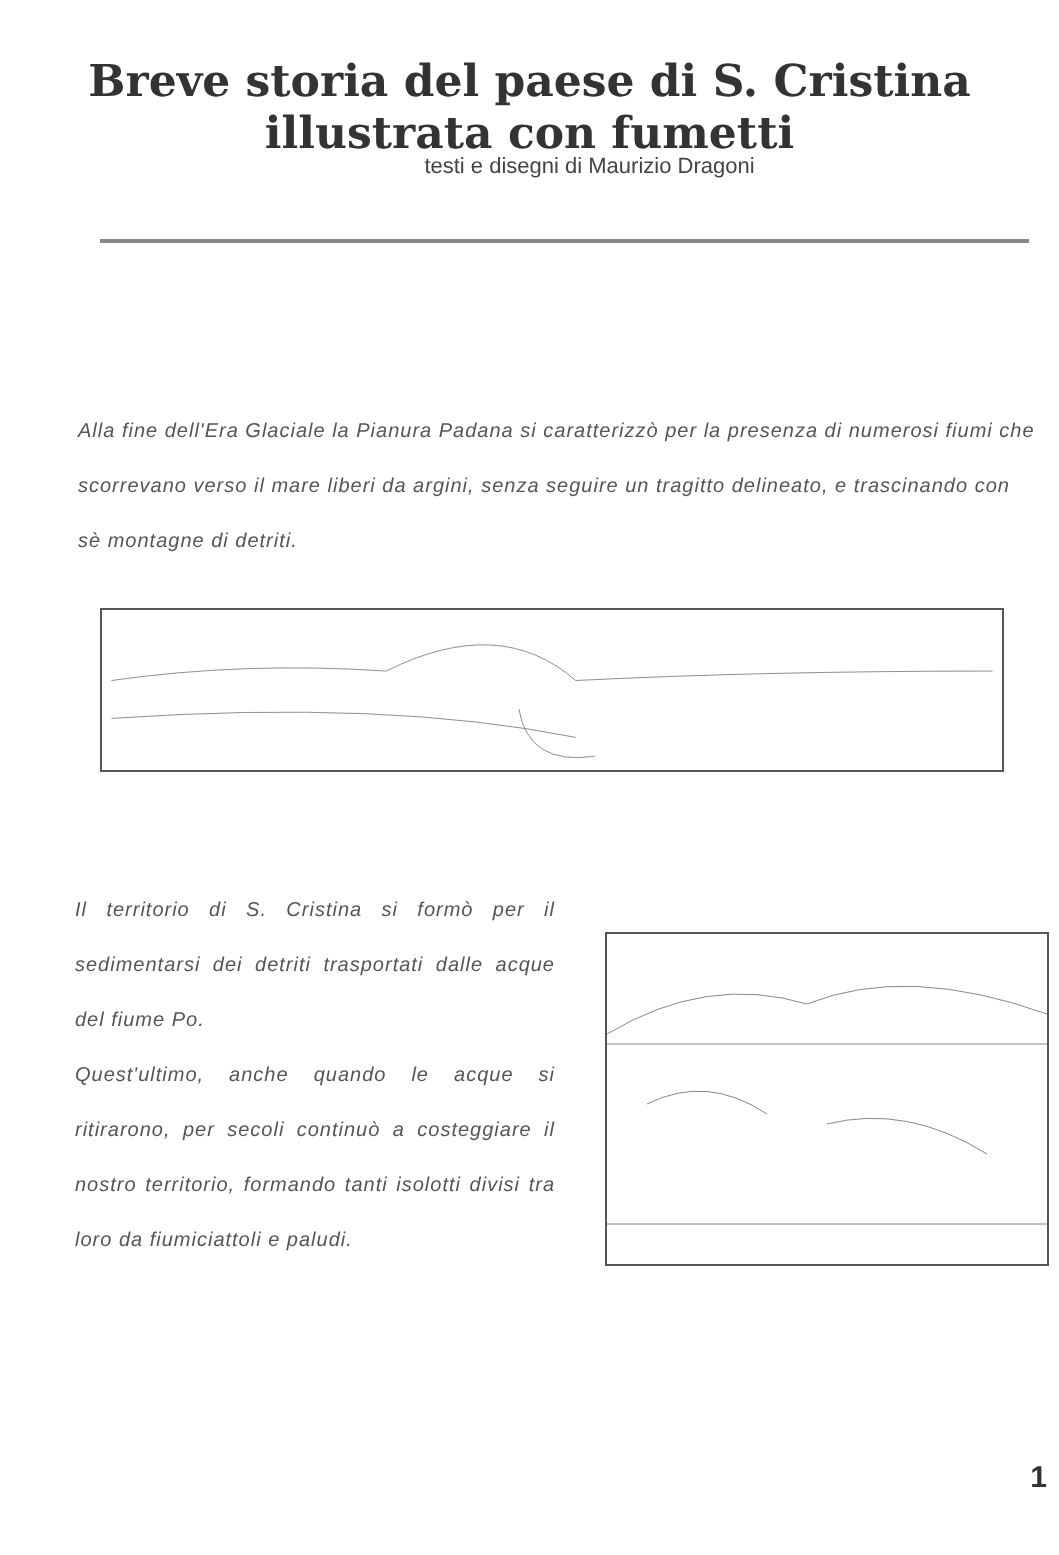Breve storia del paese di S. Cristina
illustrata con fumetti
testi e disegni di Maurizio Dragoni
Alla fine dell'Era Glaciale la Pianura Padana si caratterizzò per la presenza di numerosi fiumi che scorrevano verso il mare liberi da argini, senza seguire un tragitto delineato, e trascinando con sè montagne di detriti.
Il territorio di S. Cristina si formò per il sedimentarsi dei detriti trasportati dalle acque del fiume Po.
Quest'ultimo, anche quando le acque si ritirarono, per secoli continuò a costeggiare il nostro territorio, formando tanti isolotti divisi tra loro da fiumiciattoli e paludi.
1